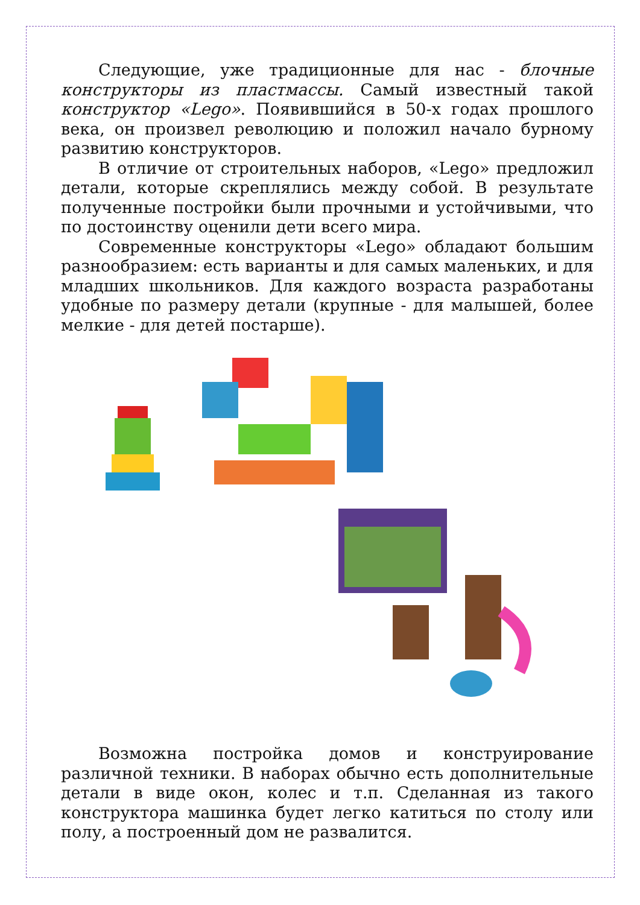Следующие, уже традиционные для нас - блочные конструкторы из пластмассы. Самый известный такой конструктор «Lego». Появившийся в 50-х годах прошлого века, он произвел революцию и положил начало бурному развитию конструкторов.
В отличие от строительных наборов, «Lego» предложил детали, которые скреплялись между собой. В результате полученные постройки были прочными и устойчивыми, что по достоинству оценили дети всего мира.
Современные конструкторы «Lego» обладают большим разнообразием: есть варианты и для самых маленьких, и для младших школьников. Для каждого возраста разработаны удобные по размеру детали (крупные - для малышей, более мелкие - для детей постарше).
Возможна постройка домов и конструирование различной техники. В наборах обычно есть дополнительные детали в виде окон, колес и т.п. Сделанная из такого конструктора машинка будет легко катиться по столу или полу, а построенный дом не развалится.